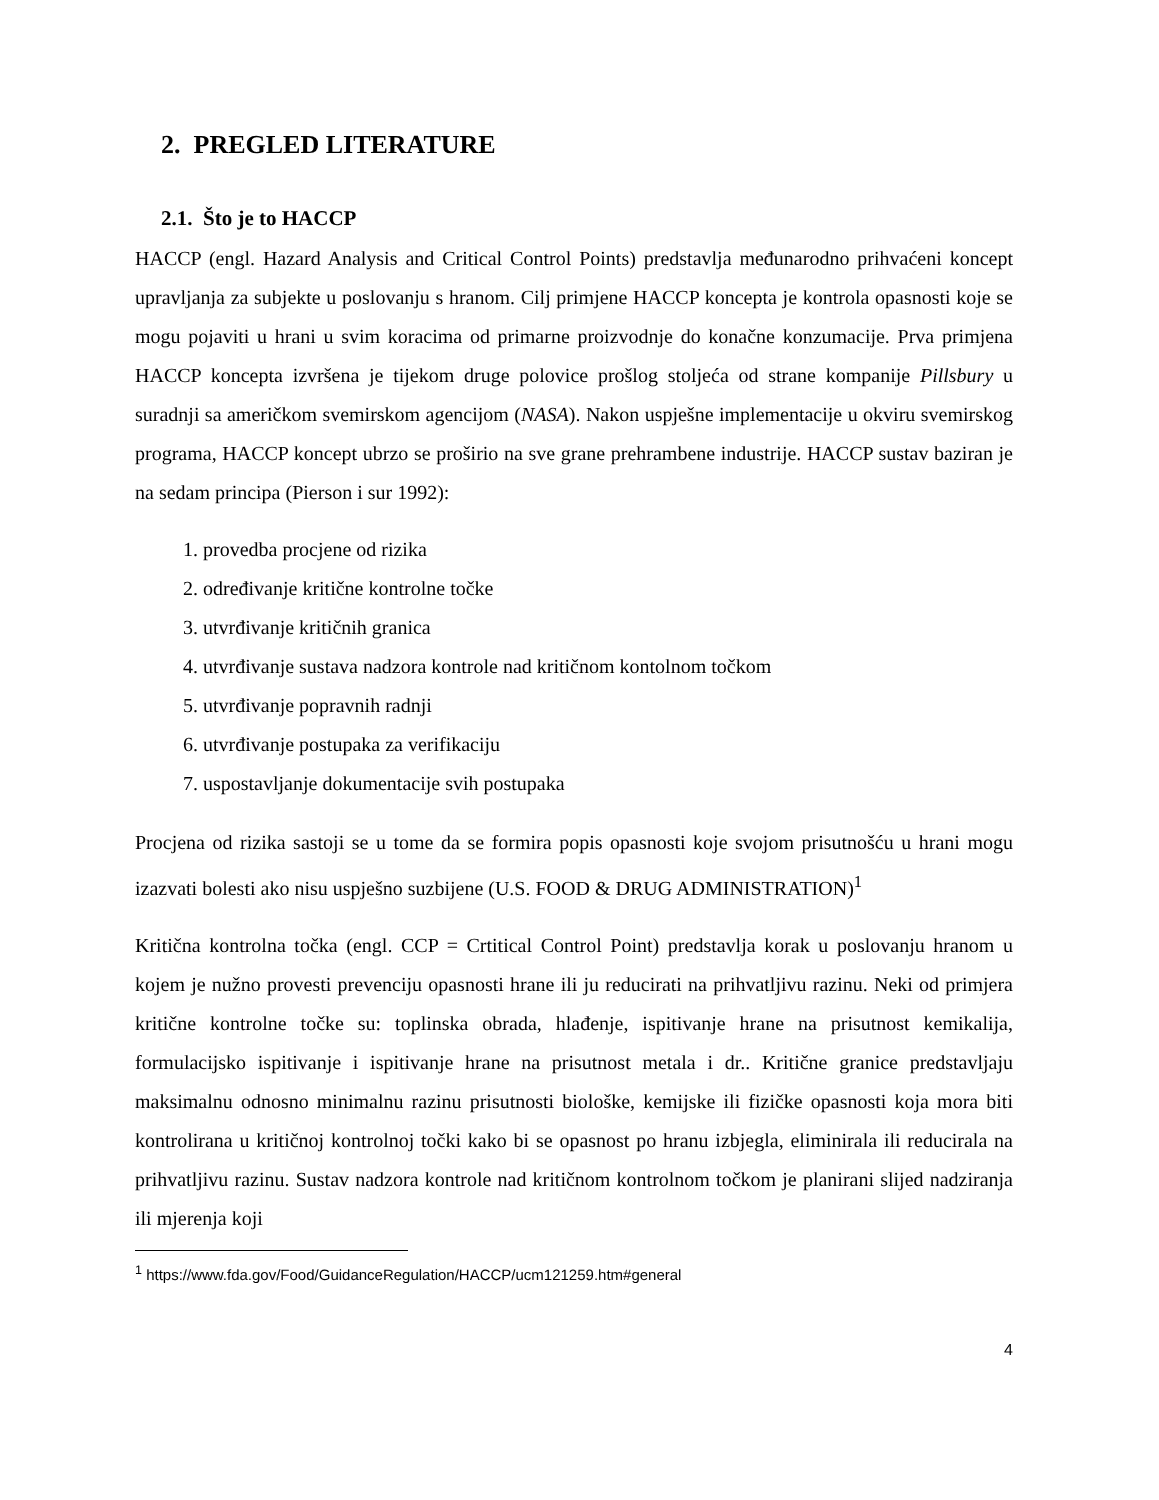2. PREGLED LITERATURE
2.1. Što je to HACCP
HACCP (engl. Hazard Analysis and Critical Control Points) predstavlja međunarodno prihvaćeni koncept upravljanja za subjekte u poslovanju s hranom. Cilj primjene HACCP koncepta je kontrola opasnosti koje se mogu pojaviti u hrani u svim koracima od primarne proizvodnje do konačne konzumacije. Prva primjena HACCP koncepta izvršena je tijekom druge polovice prošlog stoljeća od strane kompanije Pillsbury u suradnji sa američkom svemirskom agencijom (NASA). Nakon uspješne implementacije u okviru svemirskog programa, HACCP koncept ubrzo se proširio na sve grane prehrambene industrije. HACCP sustav baziran je na sedam principa (Pierson i sur 1992):
1. provedba procjene od rizika
2. određivanje kritične kontrolne točke
3. utvrđivanje kritičnih granica
4. utvrđivanje sustava nadzora kontrole nad kritičnom kontolnom točkom
5. utvrđivanje popravnih radnji
6. utvrđivanje postupaka za verifikaciju
7. uspostavljanje dokumentacije svih postupaka
Procjena od rizika sastoji se u tome da se formira popis opasnosti koje svojom prisutnošću u hrani mogu izazvati bolesti ako nisu uspješno suzbijene (U.S. FOOD & DRUG ADMINISTRATION)<sup>1</sup>
Kritična kontrolna točka (engl. CCP = Crtitical Control Point) predstavlja korak u poslovanju hranom u kojem je nužno provesti prevenciju opasnosti hrane ili ju reducirati na prihvatljivu razinu. Neki od primjera kritične kontrolne točke su: toplinska obrada, hlađenje, ispitivanje hrane na prisutnost kemikalija, formulacijsko ispitivanje i ispitivanje hrane na prisutnost metala i dr.. Kritične granice predstavljaju maksimalnu odnosno minimalnu razinu prisutnosti biološke, kemijske ili fizičke opasnosti koja mora biti kontrolirana u kritičnoj kontrolnoj točki kako bi se opasnost po hranu izbjegla, eliminirala ili reducirala na prihvatljivu razinu. Sustav nadzora kontrole nad kritičnom kontrolnom točkom je planirani slijed nadziranja ili mjerenja koji
<sup>1</sup> https://www.fda.gov/Food/GuidanceRegulation/HACCP/ucm121259.htm#general
4